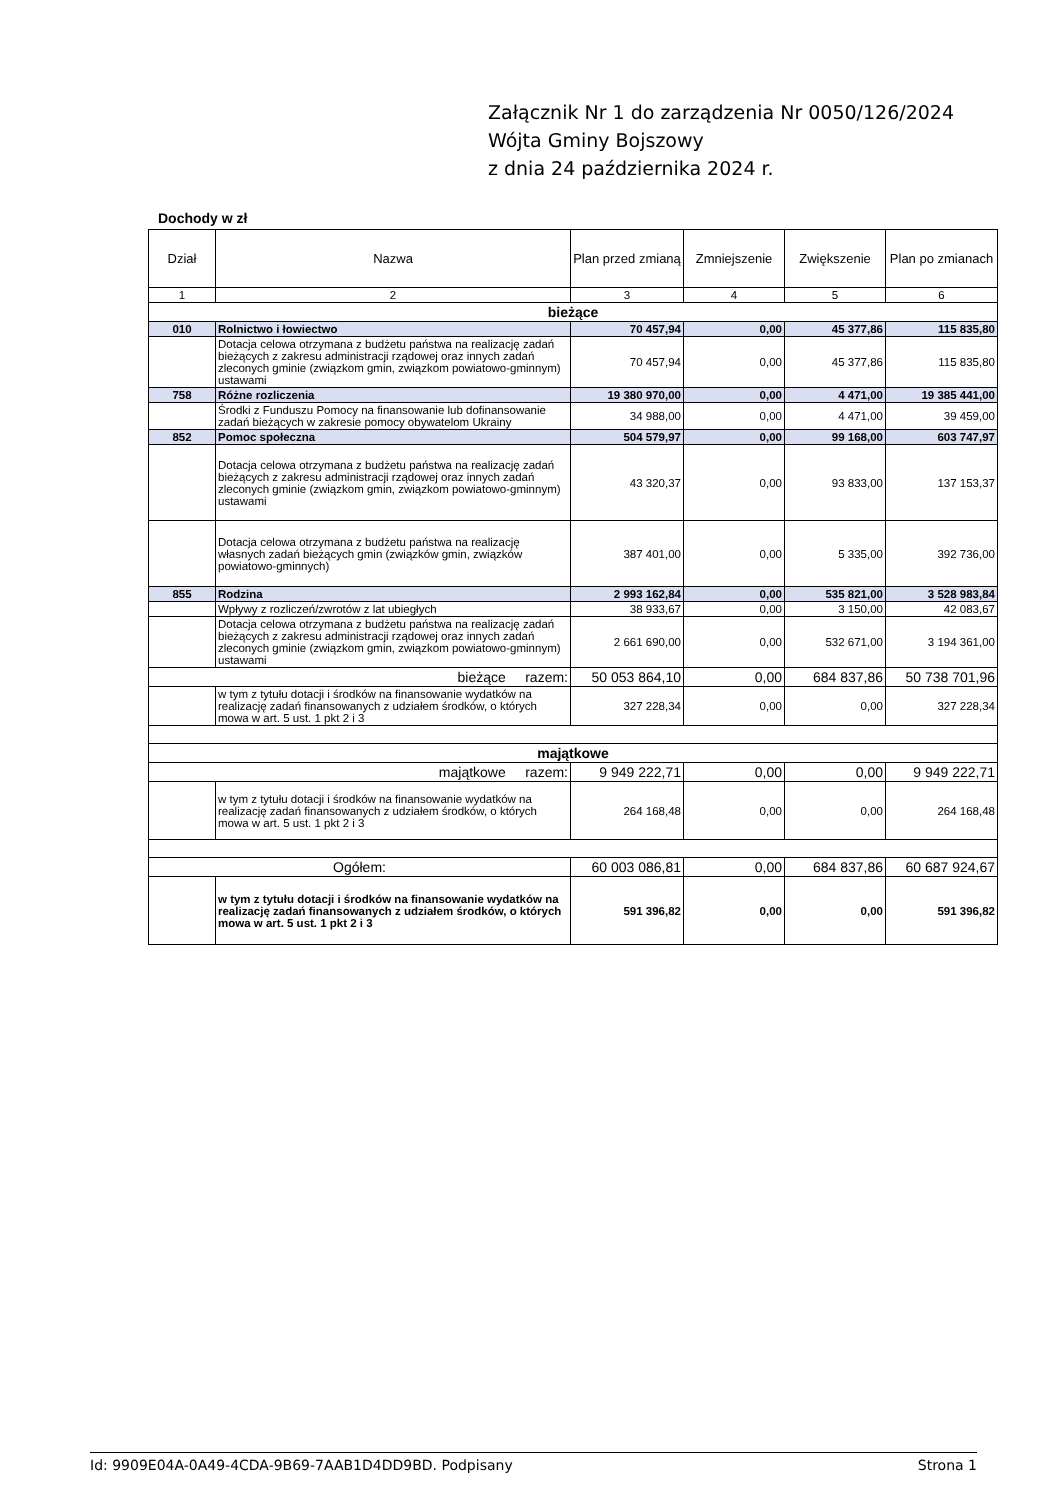Załącznik Nr 1 do zarządzenia Nr 0050/126/2024
Wójta Gminy Bojszowy
z dnia 24 października 2024 r.
Dochody w zł
| Dział | Nazwa | Plan przed zmianą | Zmniejszenie | Zwiększenie | Plan po zmianach |
| --- | --- | --- | --- | --- | --- |
| 1 | 2 | 3 | 4 | 5 | 6 |
| bieżące | | | | | |
| 010 | Rolnictwo i łowiectwo | 70 457,94 | 0,00 | 45 377,86 | 115 835,80 |
| | Dotacja celowa otrzymana z budżetu państwa na realizację zadań bieżących z zakresu administracji rządowej oraz innych zadań zleconych gminie (związkom gmin, związkom powiatowo-gminnym) ustawami | 70 457,94 | 0,00 | 45 377,86 | 115 835,80 |
| 758 | Różne rozliczenia | 19 380 970,00 | 0,00 | 4 471,00 | 19 385 441,00 |
| | Środki z Funduszu Pomocy na finansowanie lub dofinansowanie zadań bieżących w zakresie pomocy obywatelom Ukrainy | 34 988,00 | 0,00 | 4 471,00 | 39 459,00 |
| 852 | Pomoc społeczna | 504 579,97 | 0,00 | 99 168,00 | 603 747,97 |
| | Dotacja celowa otrzymana z budżetu państwa na realizację zadań bieżących z zakresu administracji rządowej oraz innych zadań zleconych gminie (związkom gmin, związkom powiatowo-gminnym) ustawami | 43 320,37 | 0,00 | 93 833,00 | 137 153,37 |
| | Dotacja celowa otrzymana z budżetu państwa na realizację własnych zadań bieżących gmin (związków gmin, związków powiatowo-gminnych) | 387 401,00 | 0,00 | 5 335,00 | 392 736,00 |
| 855 | Rodzina | 2 993 162,84 | 0,00 | 535 821,00 | 3 528 983,84 |
| | Wpływy z rozliczeń/zwrotów z lat ubiegłych | 38 933,67 | 0,00 | 3 150,00 | 42 083,67 |
| | Dotacja celowa otrzymana z budżetu państwa na realizację zadań bieżących z zakresu administracji rządowej oraz innych zadań zleconych gminie (związkom gmin, związkom powiatowo-gminnym) ustawami | 2 661 690,00 | 0,00 | 532 671,00 | 3 194 361,00 |
| bieżące razem: | | 50 053 864,10 | 0,00 | 684 837,86 | 50 738 701,96 |
| | w tym z tytułu dotacji i środków na finansowanie wydatków na realizację zadań finansowanych z udziałem środków, o których mowa w art. 5 ust. 1 pkt 2 i 3 | 327 228,34 | 0,00 | 0,00 | 327 228,34 |
| majątkowe | | | | | |
| majątkowe razem: | | 9 949 222,71 | 0,00 | 0,00 | 9 949 222,71 |
| | w tym z tytułu dotacji i środków na finansowanie wydatków na realizację zadań finansowanych z udziałem środków, o których mowa w art. 5 ust. 1 pkt 2 i 3 | 264 168,48 | 0,00 | 0,00 | 264 168,48 |
| Ogółem: | | 60 003 086,81 | 0,00 | 684 837,86 | 60 687 924,67 |
| | w tym z tytułu dotacji i środków na finansowanie wydatków na realizację zadań finansowanych z udziałem środków, o których mowa w art. 5 ust. 1 pkt 2 i 3 | 591 396,82 | 0,00 | 0,00 | 591 396,82 |
Id: 9909E04A-0A49-4CDA-9B69-7AAB1D4DD9BD. Podpisany Strona 1